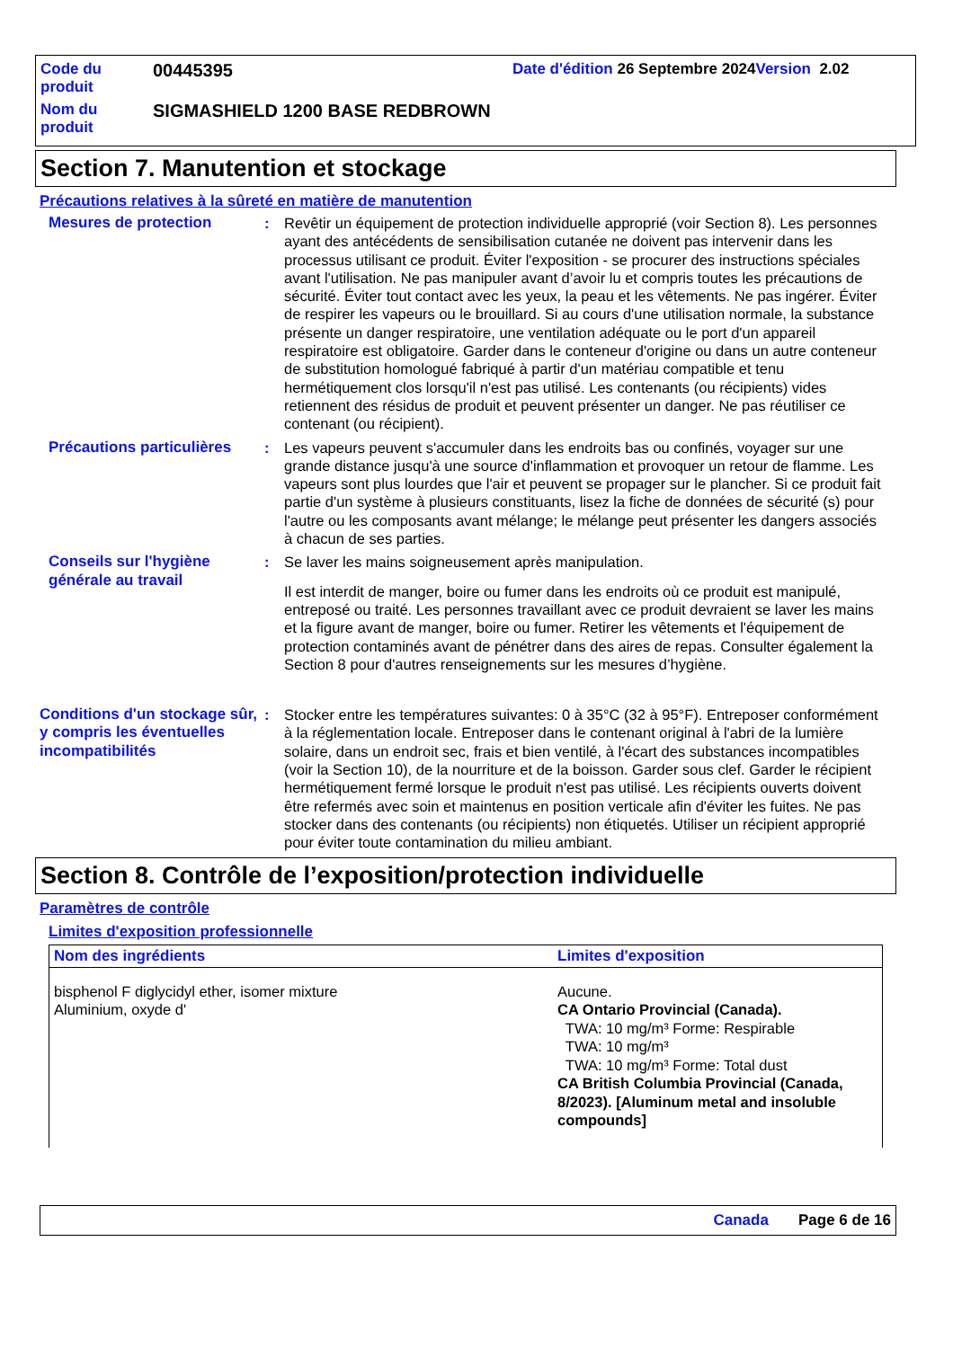| Code du produit | 00445395 | Date d'édition 26 Septembre 2024 Version 2.02 |
| Nom du produit | SIGMASHIELD 1200 BASE REDBROWN | |
Section 7. Manutention et stockage
Précautions relatives à la sûreté en matière de manutention
Mesures de protection : Revêtir un équipement de protection individuelle approprié (voir Section 8). Les personnes ayant des antécédents de sensibilisation cutanée ne doivent pas intervenir dans les processus utilisant ce produit. Éviter l'exposition - se procurer des instructions spéciales avant l'utilisation. Ne pas manipuler avant d’avoir lu et compris toutes les précautions de sécurité. Éviter tout contact avec les yeux, la peau et les vêtements. Ne pas ingérer. Éviter de respirer les vapeurs ou le brouillard. Si au cours d'une utilisation normale, la substance présente un danger respiratoire, une ventilation adéquate ou le port d'un appareil respiratoire est obligatoire. Garder dans le conteneur d'origine ou dans un autre conteneur de substitution homologué fabriqué à partir d'un matériau compatible et tenu hermétiquement clos lorsqu'il n'est pas utilisé. Les contenants (ou récipients) vides retiennent des résidus de produit et peuvent présenter un danger. Ne pas réutiliser ce contenant (ou récipient).
Précautions particulières
: Les vapeurs peuvent s'accumuler dans les endroits bas ou confinés, voyager sur une grande distance jusqu'à une source d'inflammation et provoquer un retour de flamme. Les vapeurs sont plus lourdes que l'air et peuvent se propager sur le plancher. Si ce produit fait partie d'un système à plusieurs constituants, lisez la fiche de données de sécurité (s) pour l'autre ou les composants avant mélange; le mélange peut présenter les dangers associés à chacun de ses parties.
Conseils sur l'hygiène générale au travail
: Se laver les mains soigneusement après manipulation.
Il est interdit de manger, boire ou fumer dans les endroits où ce produit est manipulé, entreposé ou traité. Les personnes travaillant avec ce produit devraient se laver les mains et la figure avant de manger, boire ou fumer. Retirer les vêtements et l'équipement de protection contaminés avant de pénétrer dans des aires de repas. Consulter également la Section 8 pour d'autres renseignements sur les mesures d’hygiène.
Conditions d'un stockage sûr, y compris les éventuelles incompatibilités
: Stocker entre les températures suivantes: 0 à 35°C (32 à 95°F). Entreposer conformément à la réglementation locale. Entreposer dans le contenant original à l'abri de la lumière solaire, dans un endroit sec, frais et bien ventilé, à l'écart des substances incompatibles (voir la Section 10), de la nourriture et de la boisson. Garder sous clef. Garder le récipient hermétiquement fermé lorsque le produit n'est pas utilisé. Les récipients ouverts doivent être refermés avec soin et maintenus en position verticale afin d'éviter les fuites. Ne pas stocker dans des contenants (ou récipients) non étiquetés. Utiliser un récipient approprié pour éviter toute contamination du milieu ambiant.
Section 8. Contrôle de l’exposition/protection individuelle
Paramètres de contrôle
Limites d'exposition professionnelle
| Nom des ingrédients | Limites d'exposition |
| --- | --- |
| bisphenol F diglycidyl ether, isomer mixture Aluminium, oxyde d' | Aucune. CA Ontario Provincial (Canada). TWA: 10 mg/m³ Forme: Respirable TWA: 10 mg/m³ TWA: 10 mg/m³ Forme: Total dust CA British Columbia Provincial (Canada, 8/2023). [Aluminum metal and insoluble compounds] |
Canada Page 6 de 16